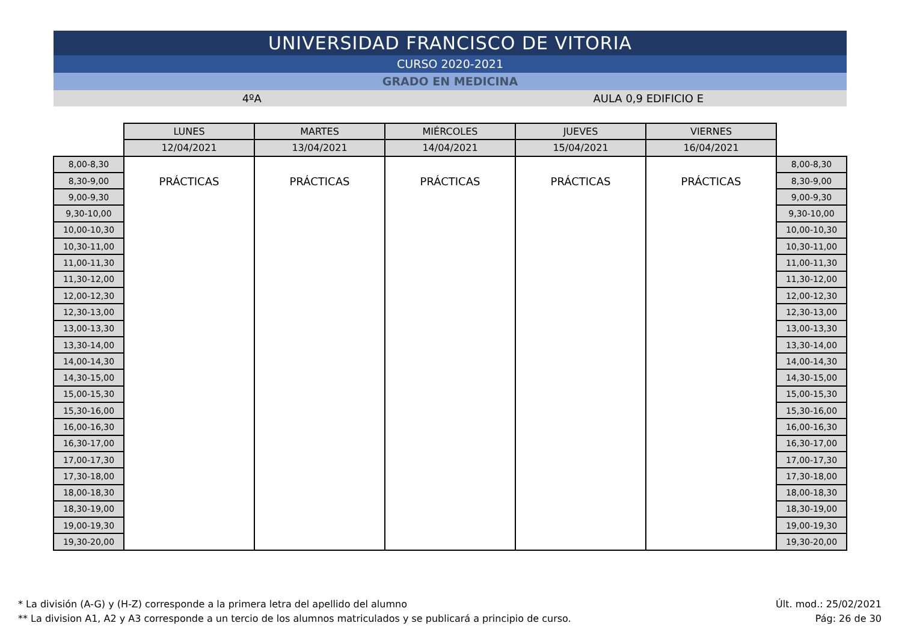UNIVERSIDAD FRANCISCO DE VITORIA
CURSO 2020-2021
GRADO EN MEDICINA
4ºA AULA 0,9 EDIFICIO E
| | LUNES | MARTES | MIÉRCOLES | JUEVES | VIERNES | |
| --- | --- | --- | --- | --- | --- | --- |
| | 12/04/2021 | 13/04/2021 | 14/04/2021 | 15/04/2021 | 16/04/2021 | |
| 8,00-8,30 | PRÁCTICAS | PRÁCTICAS | PRÁCTICAS | PRÁCTICAS | PRÁCTICAS | 8,00-8,30 |
| 8,30-9,00 | | | | | | 8,30-9,00 |
| 9,00-9,30 | | | | | | 9,00-9,30 |
| 9,30-10,00 | | | | | | 9,30-10,00 |
| 10,00-10,30 | | | | | | 10,00-10,30 |
| 10,30-11,00 | | | | | | 10,30-11,00 |
| 11,00-11,30 | | | | | | 11,00-11,30 |
| 11,30-12,00 | | | | | | 11,30-12,00 |
| 12,00-12,30 | | | | | | 12,00-12,30 |
| 12,30-13,00 | | | | | | 12,30-13,00 |
| 13,00-13,30 | | | | | | 13,00-13,30 |
| 13,30-14,00 | | | | | | 13,30-14,00 |
| 14,00-14,30 | | | | | | 14,00-14,30 |
| 14,30-15,00 | | | | | | 14,30-15,00 |
| 15,00-15,30 | | | | | | 15,00-15,30 |
| 15,30-16,00 | | | | | | 15,30-16,00 |
| 16,00-16,30 | | | | | | 16,00-16,30 |
| 16,30-17,00 | | | | | | 16,30-17,00 |
| 17,00-17,30 | | | | | | 17,00-17,30 |
| 17,30-18,00 | | | | | | 17,30-18,00 |
| 18,00-18,30 | | | | | | 18,00-18,30 |
| 18,30-19,00 | | | | | | 18,30-19,00 |
| 19,00-19,30 | | | | | | 19,00-19,30 |
| 19,30-20,00 | | | | | | 19,30-20,00 |
* La división (A-G) y (H-Z) corresponde a la primera letra del apellido del alumno
** La division A1, A2 y A3 corresponde a un tercio de los alumnos matriculados y se publicará a principio de curso.
Últ. mod.: 25/02/2021
Pág: 26 de 30